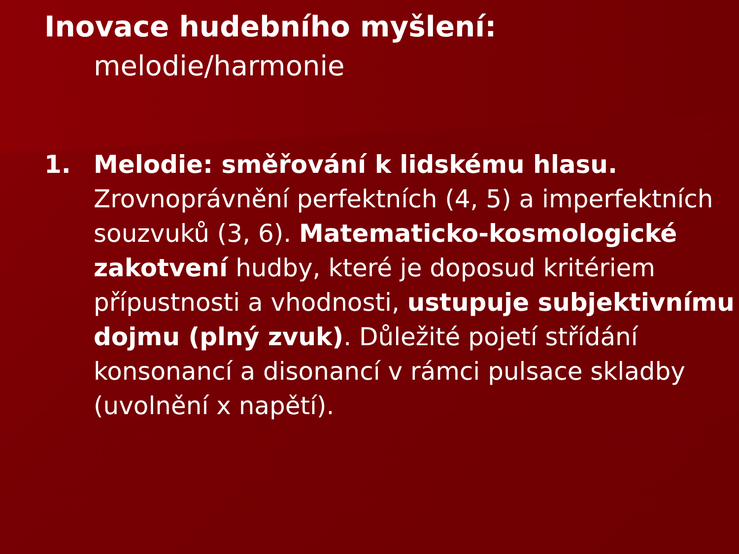Inovace hudebního myšlení:
melodie/harmonie
1. Melodie: směřování k lidskému hlasu. Zrovnoprávnění perfektních (4, 5) a imperfektních souzvuků (3, 6). Matematicko-kosmologické zakotvení hudby, které je doposud kritériem přípustnosti a vhodnosti, ustupuje subjektivnímu dojmu (plný zvuk). Důležité pojetí střídání konsonancí a disonancí v rámci pulsace skladby (uvolnění x napětí).